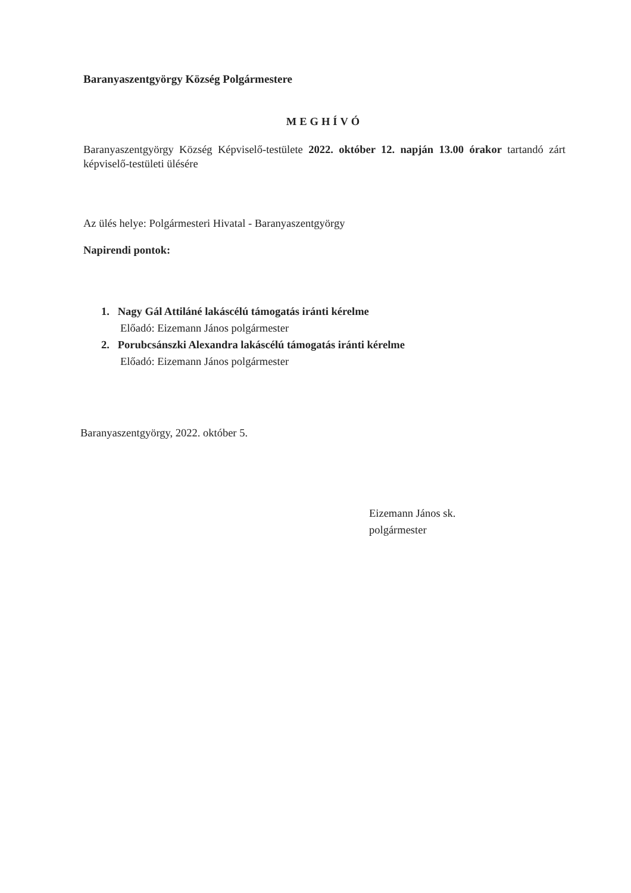Baranyaszentgyörgy Község Polgármestere
MEGHÍVÓ
Baranyaszentgyörgy Község Képviselő-testülete 2022. október 12. napján 13.00 órakor tartandó zárt képviselő-testületi ülésére
Az ülés helye: Polgármesteri Hivatal - Baranyaszentgyörgy
Napirendi pontok:
1. Nagy Gál Attiláné lakáscélú támogatás iránti kérelme
Előadó: Eizemann János polgármester
2. Porubcsánszki Alexandra lakáscélú támogatás iránti kérelme
Előadó: Eizemann János polgármester
Baranyaszentgyörgy, 2022. október 5.
Eizemann János sk.
polgármester